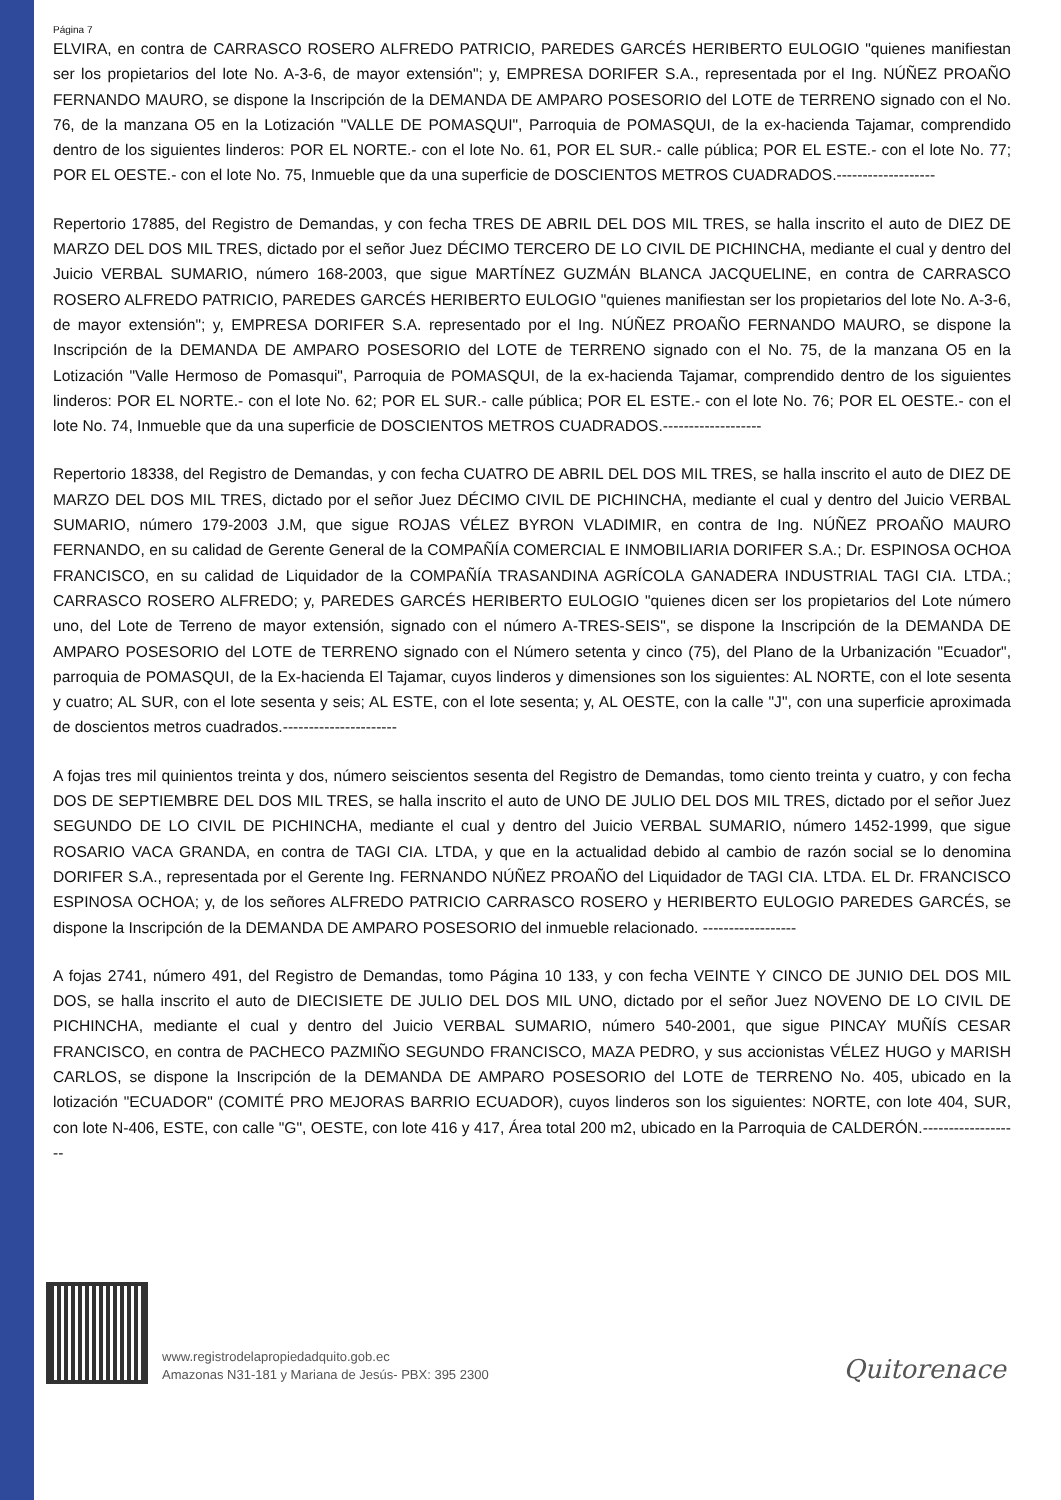Página 7
ELVIRA, en contra de CARRASCO ROSERO ALFREDO PATRICIO, PAREDES GARCÉS HERIBERTO EULOGIO "quienes manifiestan ser los propietarios del lote No. A-3-6, de mayor extensión"; y, EMPRESA DORIFER S.A., representada por el Ing. NÚÑEZ PROAÑO FERNANDO MAURO, se dispone la Inscripción de la DEMANDA DE AMPARO POSESORIO del LOTE de TERRENO signado con el No. 76, de la manzana O5 en la Lotización "VALLE DE POMASQUI", Parroquia de POMASQUI, de la ex-hacienda Tajamar, comprendido dentro de los siguientes linderos: POR EL NORTE.- con el lote No. 61, POR EL SUR.- calle pública; POR EL ESTE.- con el lote No. 77; POR EL OESTE.- con el lote No. 75, Inmueble que da una superficie de DOSCIENTOS METROS CUADRADOS.-------------------
Repertorio 17885, del Registro de Demandas, y con fecha TRES DE ABRIL DEL DOS MIL TRES, se halla inscrito el auto de DIEZ DE MARZO DEL DOS MIL TRES, dictado por el señor Juez DÉCIMO TERCERO DE LO CIVIL DE PICHINCHA, mediante el cual y dentro del Juicio VERBAL SUMARIO, número 168-2003, que sigue MARTÍNEZ GUZMÁN BLANCA JACQUELINE, en contra de CARRASCO ROSERO ALFREDO PATRICIO, PAREDES GARCÉS HERIBERTO EULOGIO "quienes manifiestan ser los propietarios del lote No. A-3-6, de mayor extensión"; y, EMPRESA DORIFER S.A. representado por el Ing. NÚÑEZ PROAÑO FERNANDO MAURO, se dispone la Inscripción de la DEMANDA DE AMPARO POSESORIO del LOTE de TERRENO signado con el No. 75, de la manzana O5 en la Lotización "Valle Hermoso de Pomasqui", Parroquia de POMASQUI, de la ex-hacienda Tajamar, comprendido dentro de los siguientes linderos: POR EL NORTE.- con el lote No. 62; POR EL SUR.- calle pública; POR EL ESTE.- con el lote No. 76; POR EL OESTE.- con el lote No. 74, Inmueble que da una superficie de DOSCIENTOS METROS CUADRADOS.-------------------
Repertorio 18338, del Registro de Demandas, y con fecha CUATRO DE ABRIL DEL DOS MIL TRES, se halla inscrito el auto de DIEZ DE MARZO DEL DOS MIL TRES, dictado por el señor Juez DÉCIMO CIVIL DE PICHINCHA, mediante el cual y dentro del Juicio VERBAL SUMARIO, número 179-2003 J.M, que sigue ROJAS VÉLEZ BYRON VLADIMIR, en contra de Ing. NÚÑEZ PROAÑO MAURO FERNANDO, en su calidad de Gerente General de la COMPAÑÍA COMERCIAL E INMOBILIARIA DORIFER S.A.; Dr. ESPINOSA OCHOA FRANCISCO, en su calidad de Liquidador de la COMPAÑÍA TRASANDINA AGRÍCOLA GANADERA INDUSTRIAL TAGI CIA. LTDA.; CARRASCO ROSERO ALFREDO; y, PAREDES GARCÉS HERIBERTO EULOGIO "quienes dicen ser los propietarios del Lote número uno, del Lote de Terreno de mayor extensión, signado con el número A-TRES-SEIS", se dispone la Inscripción de la DEMANDA DE AMPARO POSESORIO del LOTE de TERRENO signado con el Número setenta y cinco (75), del Plano de la Urbanización "Ecuador", parroquia de POMASQUI, de la Ex-hacienda El Tajamar, cuyos linderos y dimensiones son los siguientes: AL NORTE, con el lote sesenta y cuatro; AL SUR, con el lote sesenta y seis; AL ESTE, con el lote sesenta; y, AL OESTE, con la calle "J", con una superficie aproximada de doscientos metros cuadrados.----------------------
A fojas tres mil quinientos treinta y dos, número seiscientos sesenta del Registro de Demandas, tomo ciento treinta y cuatro, y con fecha DOS DE SEPTIEMBRE DEL DOS MIL TRES, se halla inscrito el auto de UNO DE JULIO DEL DOS MIL TRES, dictado por el señor Juez SEGUNDO DE LO CIVIL DE PICHINCHA, mediante el cual y dentro del Juicio VERBAL SUMARIO, número 1452-1999, que sigue ROSARIO VACA GRANDA, en contra de TAGI CIA. LTDA, y que en la actualidad debido al cambio de razón social se lo denomina DORIFER S.A., representada por el Gerente Ing. FERNANDO NÚÑEZ PROAÑO del Liquidador de TAGI CIA. LTDA. EL Dr. FRANCISCO ESPINOSA OCHOA; y, de los señores ALFREDO PATRICIO CARRASCO ROSERO y HERIBERTO EULOGIO PAREDES GARCÉS, se dispone la Inscripción de la DEMANDA DE AMPARO POSESORIO del inmueble relacionado. ------------------
A fojas 2741, número 491, del Registro de Demandas, tomo Página 10 133, y con fecha VEINTE Y CINCO DE JUNIO DEL DOS MIL DOS, se halla inscrito el auto de DIECISIETE DE JULIO DEL DOS MIL UNO, dictado por el señor Juez NOVENO DE LO CIVIL DE PICHINCHA, mediante el cual y dentro del Juicio VERBAL SUMARIO, número 540-2001, que sigue PINCAY MUÑÍS CESAR FRANCISCO, en contra de PACHECO PAZMIÑO SEGUNDO FRANCISCO, MAZA PEDRO, y sus accionistas VÉLEZ HUGO y MARISH CARLOS, se dispone la Inscripción de la DEMANDA DE AMPARO POSESORIO del LOTE de TERRENO No. 405, ubicado en la lotización "ECUADOR" (COMITÉ PRO MEJORAS BARRIO ECUADOR), cuyos linderos son los siguientes: NORTE, con lote 404, SUR, con lote N-406, ESTE, con calle "G", OESTE, con lote 416 y 417, Área total 200 m2, ubicado en la Parroquia de CALDERÓN.-------------------
www.registrodelapropiedadquito.gob.ec
Amazonas N31-181 y Mariana de Jesús- PBX: 395 2300
Quitorenace